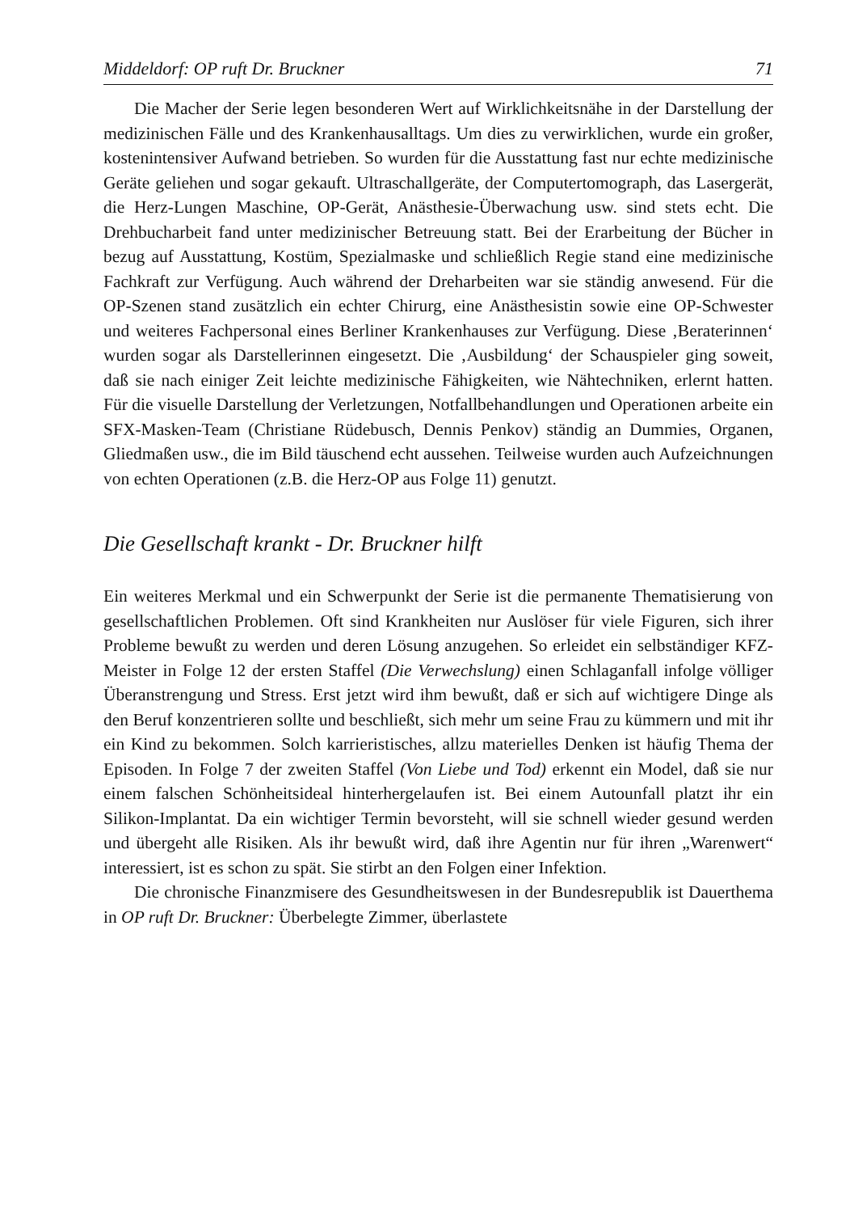Middeldorf: OP ruft Dr. Bruckner 71
Die Macher der Serie legen besonderen Wert auf Wirklichkeitsnähe in der Darstellung der medizinischen Fälle und des Krankenhausalltags. Um dies zu verwirklichen, wurde ein großer, kostenintensiver Aufwand betrieben. So wurden für die Ausstattung fast nur echte medizinische Geräte geliehen und sogar gekauft. Ultraschallgeräte, der Computertomograph, das Lasergerät, die Herz-Lungen Maschine, OP-Gerät, Anästhesie-Überwachung usw. sind stets echt. Die Drehbucharbeit fand unter medizinischer Betreuung statt. Bei der Erarbeitung der Bücher in bezug auf Ausstattung, Kostüm, Spezialmaske und schließlich Regie stand eine medizinische Fachkraft zur Verfügung. Auch während der Dreharbeiten war sie ständig anwesend. Für die OP-Szenen stand zusätzlich ein echter Chirurg, eine Anästhesistin sowie eine OP-Schwester und weiteres Fachpersonal eines Berliner Krankenhauses zur Verfügung. Diese ‚Beraterinnen‘ wurden sogar als Darstellerinnen eingesetzt. Die ‚Ausbildung‘ der Schauspieler ging soweit, daß sie nach einiger Zeit leichte medizinische Fähigkeiten, wie Nähtechniken, erlernt hatten. Für die visuelle Darstellung der Verletzungen, Notfallbehandlungen und Operationen arbeite ein SFX-Masken-Team (Christiane Rüdebusch, Dennis Penkov) ständig an Dummies, Organen, Gliedmaßen usw., die im Bild täuschend echt aussehen. Teilweise wurden auch Aufzeichnungen von echten Operationen (z.B. die Herz-OP aus Folge 11) genutzt.
Die Gesellschaft krankt - Dr. Bruckner hilft
Ein weiteres Merkmal und ein Schwerpunkt der Serie ist die permanente Thematisierung von gesellschaftlichen Problemen. Oft sind Krankheiten nur Auslöser für viele Figuren, sich ihrer Probleme bewußt zu werden und deren Lösung anzugehen. So erleidet ein selbständiger KFZ-Meister in Folge 12 der ersten Staffel (Die Verwechslung) einen Schlaganfall infolge völliger Überanstrengung und Stress. Erst jetzt wird ihm bewußt, daß er sich auf wichtigere Dinge als den Beruf konzentrieren sollte und beschließt, sich mehr um seine Frau zu kümmern und mit ihr ein Kind zu bekommen. Solch karrieristisches, allzu materielles Denken ist häufig Thema der Episoden. In Folge 7 der zweiten Staffel (Von Liebe und Tod) erkennt ein Model, daß sie nur einem falschen Schönheitsideal hinterhergelaufen ist. Bei einem Autounfall platzt ihr ein Silikon-Implantat. Da ein wichtiger Termin bevorsteht, will sie schnell wieder gesund werden und übergeht alle Risiken. Als ihr bewußt wird, daß ihre Agentin nur für ihren „Warenwert“ interessiert, ist es schon zu spät. Sie stirbt an den Folgen einer Infektion.
Die chronische Finanzmisere des Gesundheitswesen in der Bundesrepublik ist Dauerthema in OP ruft Dr. Bruckner: Überbelegte Zimmer, überlastete